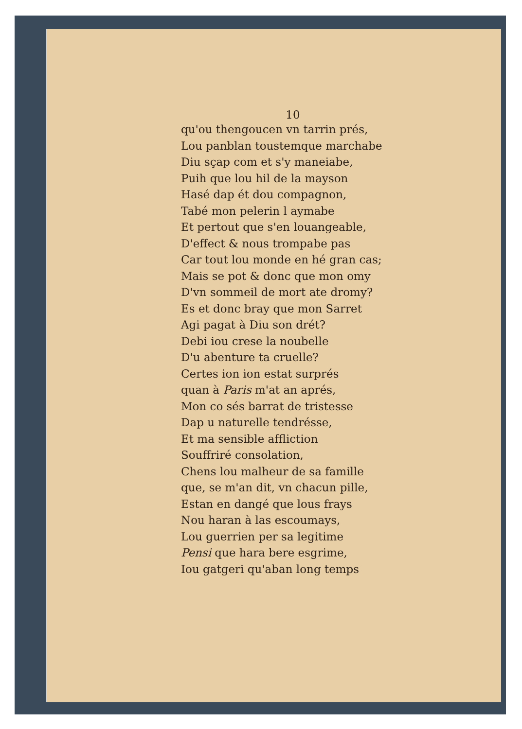10
qu'ou thengoucen vn tarrin prés,
Lou panblan toustemque marchabe
Diu sçap com et s'y maneiabe,
Puih que lou hil de la mayson
Hasé dap ét dou compagnon,
Tabé mon pelerin l aymabe
Et pertout que s'en louangeable,
D'effect & nous trompabe pas
Car tout lou monde en hé gran cas;
Mais se pot & donc que mon omy
D'vn sommeil de mort ate dromy?
Es et donc bray que mon Sarret
Agi pagat à Diu son drét?
Debi iou crese la noubelle
D'u abenture ta cruelle?
Certes ion ion estat surprés
quan à Paris m'at an aprés,
Mon co sés barrat de tristesse
Dap u naturelle tendrésse,
Et ma sensible affliction
Souffriré consolation,
Chens lou malheur de sa famille
que, se m'an dit, vn chacun pille,
Estan en dangé que lous frays
Nou haran à las escoumays,
Lou guerrien per sa legitime
Pensi que hara bere esgrime,
Iou gatgeri qu'aban long temps